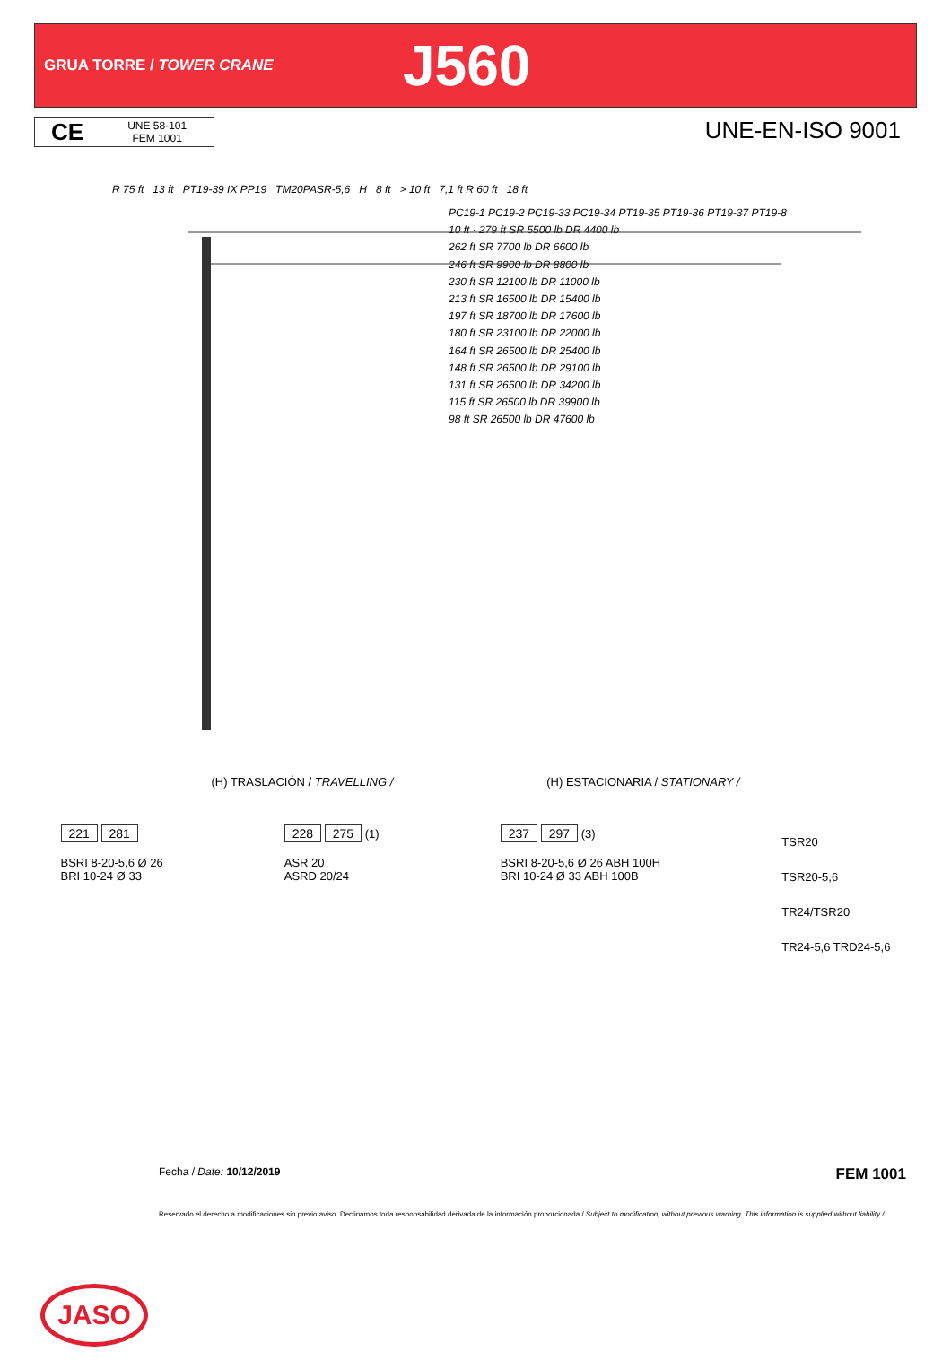GRUA TORRE / TOWER CRANE
J560
CE UNE 58-101
FEM 1001
UNE-EN-ISO 9001
R 75 ft 13 ft PT19-39 IX PP19 TM20PASR-5,6 H 8 ft > 10 ft 7,1 ft R 60 ft 18 ft
PC19-1 PC19-2 PC19-33 PC19-34 PT19-35 PT19-36 PT19-37 PT19-8
10 ft · 279 ft SR 5500 lb DR 4400 lb
262 ft SR 7700 lb DR 6600 lb
246 ft SR 9900 lb DR 8800 lb
230 ft SR 12100 lb DR 11000 lb
213 ft SR 16500 lb DR 15400 lb
197 ft SR 18700 lb DR 17600 lb
180 ft SR 23100 lb DR 22000 lb
164 ft SR 26500 lb DR 25400 lb
148 ft SR 26500 lb DR 29100 lb
131 ft SR 26500 lb DR 34200 lb
115 ft SR 26500 lb DR 39900 lb
98 ft SR 26500 lb DR 47600 lb
(H) TRASLACIÓN / TRAVELLING / (H) ESTACIONARIA / STATIONARY /
221 281
BSRI 8-20-5,6 Ø 26
BRI 10-24 Ø 33
228 275 (1)
ASR 20
ASRD 20/24
237 297 (3)
BSRI 8-20-5,6 Ø 26 ABH 100H
BRI 10-24 Ø 33 ABH 100B
TSR20
TSR20-5,6
TR24/TSR20
TR24-5,6 TRD24-5,6
Fecha / Date: 10/12/2019 FEM 1001
JASO
Reservado el derecho a modificaciones sin previo aviso. Declinamos toda responsabilidad derivada de la información proporcionada / Subject to modification, without previous warning. This information is supplied without liability /